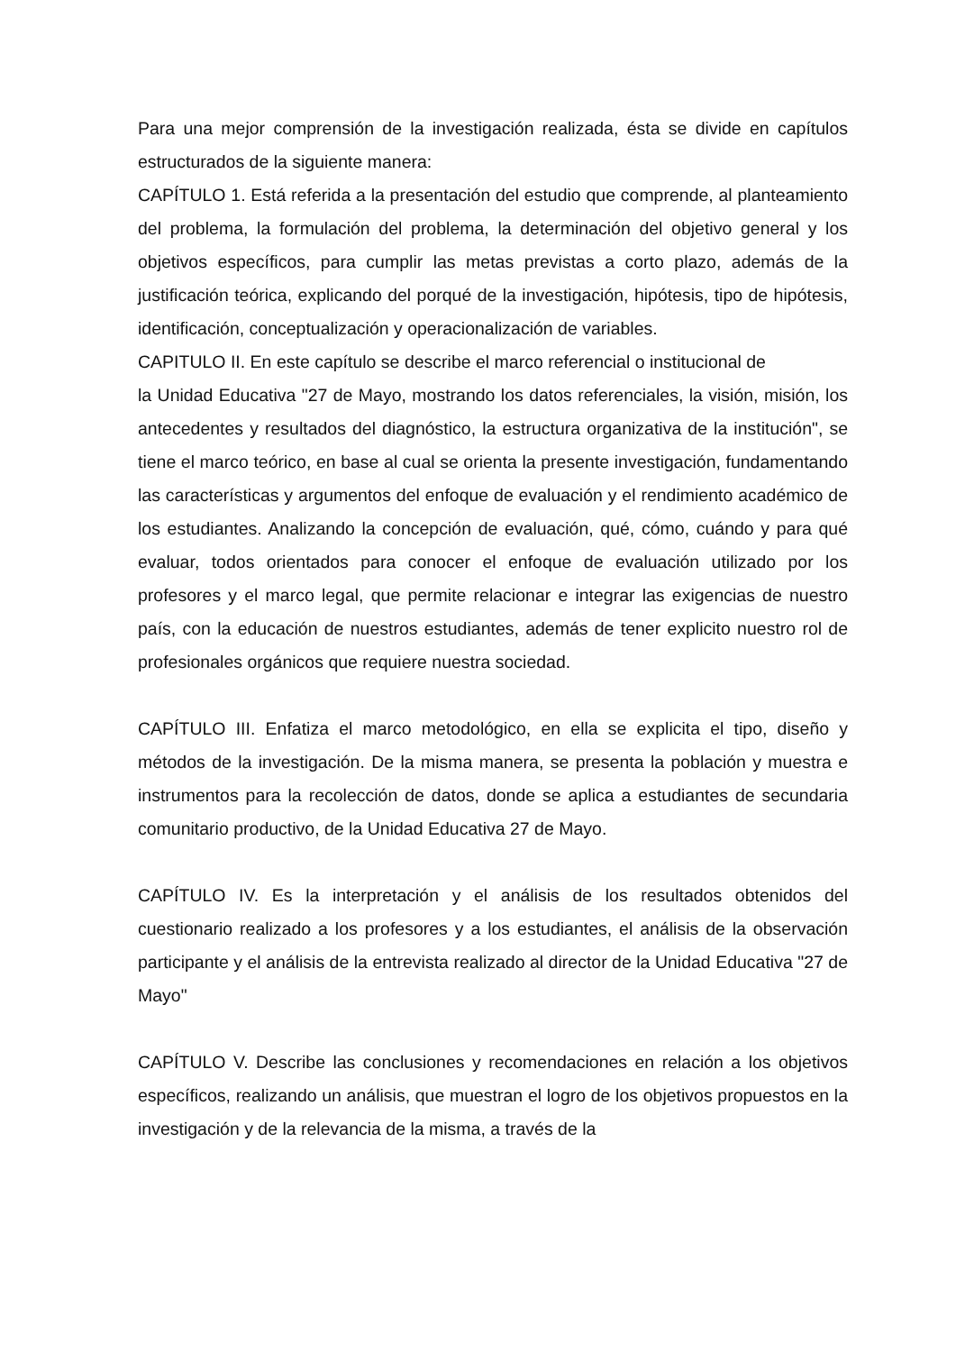Para una mejor comprensión de la investigación realizada, ésta se divide en capítulos estructurados de la siguiente manera:
CAPÍTULO 1. Está referida a la presentación del estudio que comprende, al planteamiento del problema, la formulación del problema, la determinación del objetivo general y los objetivos específicos, para cumplir las metas previstas a corto plazo, además de la justificación teórica, explicando del porqué de la investigación, hipótesis, tipo de hipótesis, identificación, conceptualización y operacionalización de variables.
CAPITULO II. En este capítulo se describe el marco referencial o institucional de
la Unidad Educativa "27 de Mayo, mostrando los datos referenciales, la visión, misión, los antecedentes y resultados del diagnóstico, la estructura organizativa de la institución", se tiene el marco teórico, en base al cual se orienta la presente investigación, fundamentando las características y argumentos del enfoque de evaluación y el rendimiento académico de los estudiantes. Analizando la concepción de evaluación, qué, cómo, cuándo y para qué evaluar, todos orientados para conocer el enfoque de evaluación utilizado por los profesores y el marco legal, que permite relacionar e integrar las exigencias de nuestro país, con la educación de nuestros estudiantes, además de tener explicito nuestro rol de profesionales orgánicos que requiere nuestra sociedad.
CAPÍTULO III. Enfatiza el marco metodológico, en ella se explicita el tipo, diseño y métodos de la investigación. De la misma manera, se presenta la población y muestra e instrumentos para la recolección de datos, donde se aplica a estudiantes de secundaria comunitario productivo, de la Unidad Educativa 27 de Mayo.
CAPÍTULO IV. Es la interpretación y el análisis de los resultados obtenidos del cuestionario realizado a los profesores y a los estudiantes, el análisis de la observación participante y el análisis de la entrevista realizado al director de la Unidad Educativa "27 de Mayo"
CAPÍTULO V. Describe las conclusiones y recomendaciones en relación a los objetivos específicos, realizando un análisis, que muestran el logro de los objetivos propuestos en la investigación y de la relevancia de la misma, a través de la